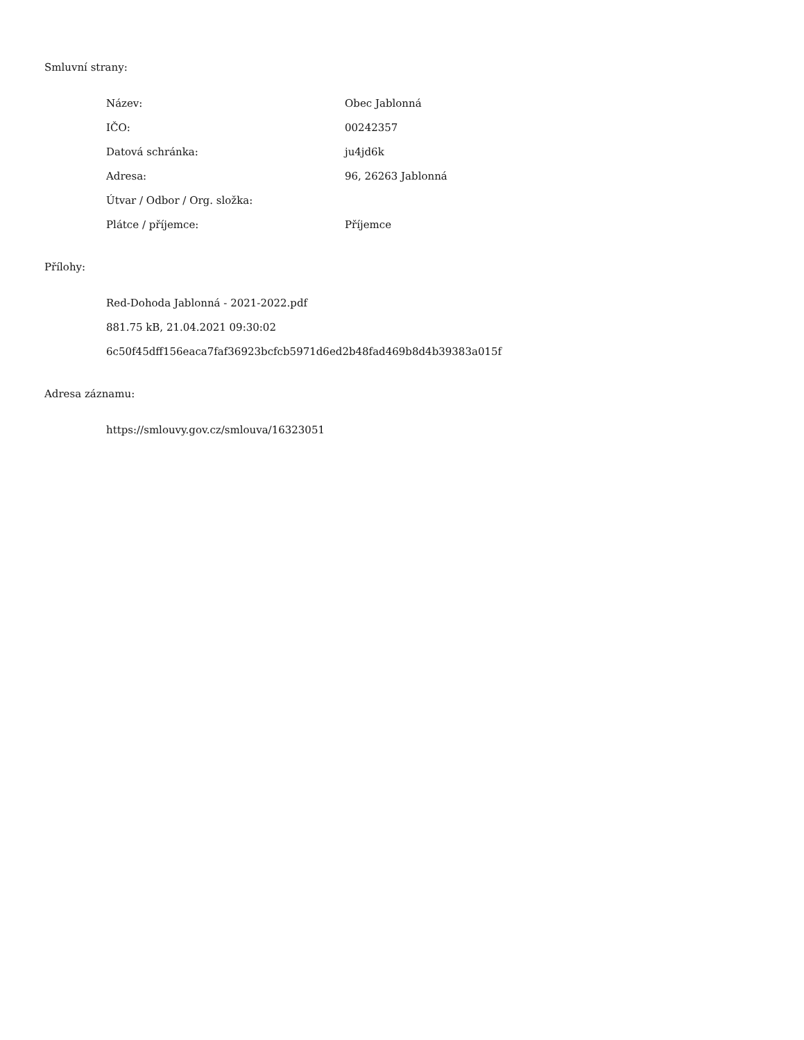Smluvní strany:
| Název: | Obec Jablonná |
| IČO: | 00242357 |
| Datová schránka: | ju4jd6k |
| Adresa: | 96, 26263 Jablonná |
| Útvar / Odbor / Org. složka: | |
| Plátce / příjemce: | Příjemce |
Přílohy:
Red-Dohoda Jablonná - 2021-2022.pdf
881.75 kB, 21.04.2021 09:30:02
6c50f45dff156eaca7faf36923bcfcb5971d6ed2b48fad469b8d4b39383a015f
Adresa záznamu:
https://smlouvy.gov.cz/smlouva/16323051